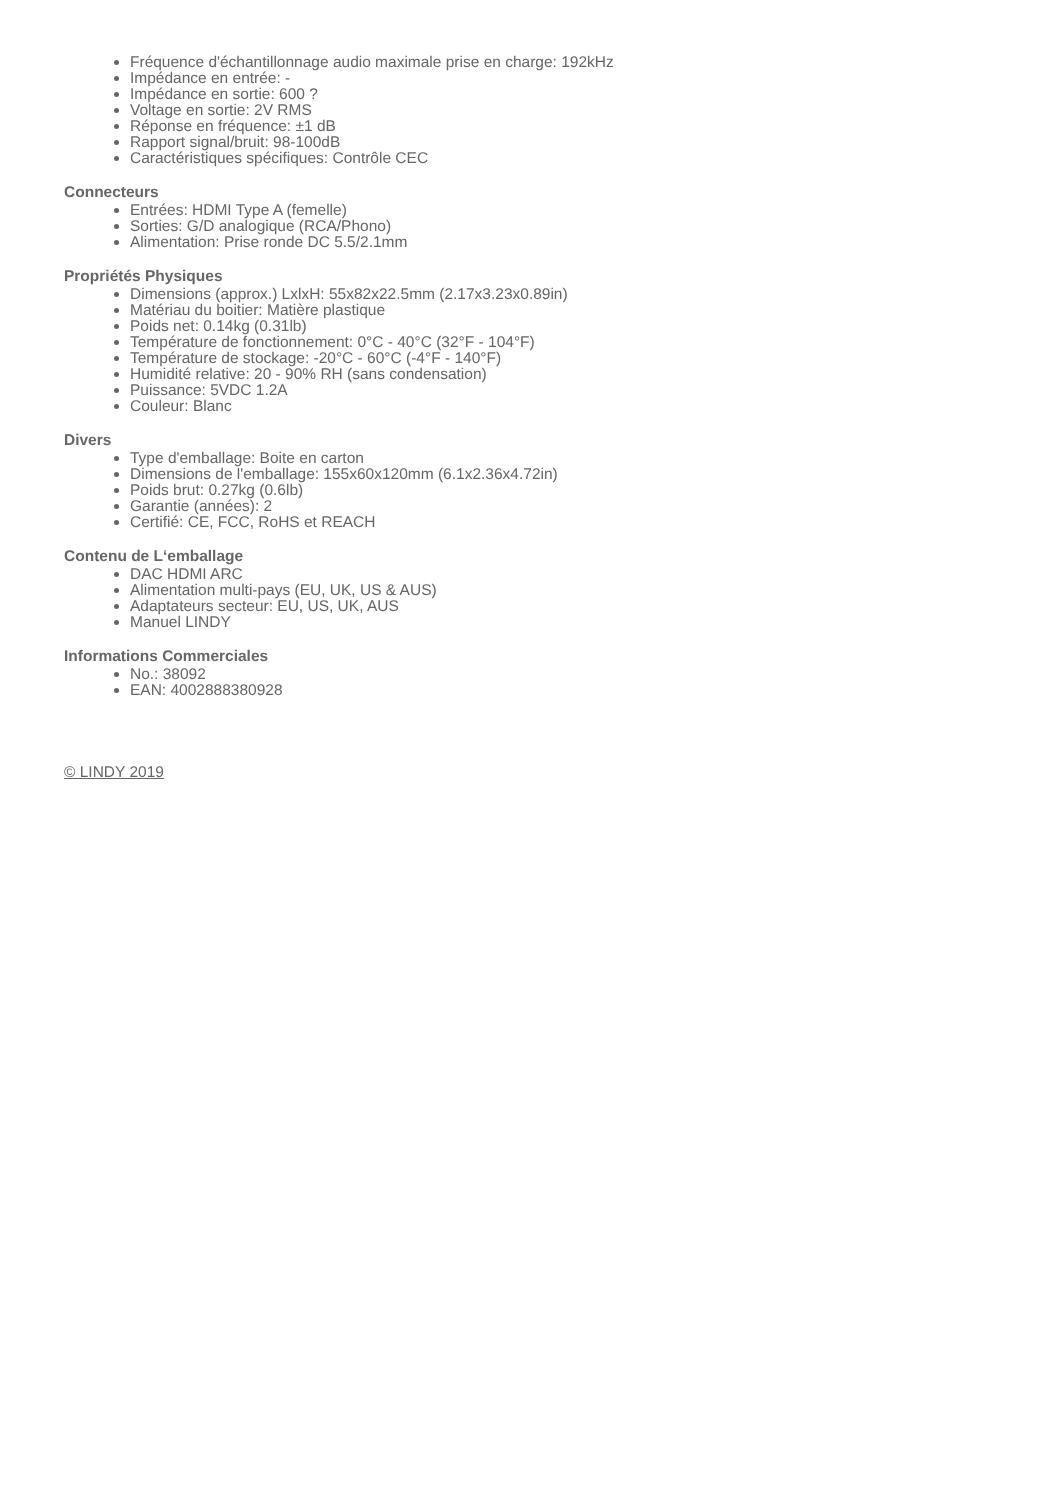Fréquence d'échantillonnage audio maximale prise en charge: 192kHz
Impédance en entrée: -
Impédance en sortie: 600 ?
Voltage en sortie: 2V RMS
Réponse en fréquence: ±1 dB
Rapport signal/bruit: 98-100dB
Caractéristiques spécifiques: Contrôle CEC
Connecteurs
Entrées: HDMI Type A (femelle)
Sorties: G/D analogique (RCA/Phono)
Alimentation: Prise ronde DC 5.5/2.1mm
Propriétés Physiques
Dimensions (approx.) LxlxH: 55x82x22.5mm (2.17x3.23x0.89in)
Matériau du boitier: Matière plastique
Poids net: 0.14kg (0.31lb)
Température de fonctionnement: 0°C - 40°C (32°F - 104°F)
Température de stockage: -20°C - 60°C (-4°F - 140°F)
Humidité relative: 20 - 90% RH (sans condensation)
Puissance: 5VDC 1.2A
Couleur: Blanc
Divers
Type d'emballage: Boite en carton
Dimensions de l'emballage: 155x60x120mm (6.1x2.36x4.72in)
Poids brut: 0.27kg (0.6lb)
Garantie (années): 2
Certifié: CE, FCC, RoHS et REACH
Contenu de L‘emballage
DAC HDMI ARC
Alimentation multi-pays (EU, UK, US & AUS)
Adaptateurs secteur: EU, US, UK, AUS
Manuel LINDY
Informations Commerciales
No.: 38092
EAN: 4002888380928
© LINDY 2019